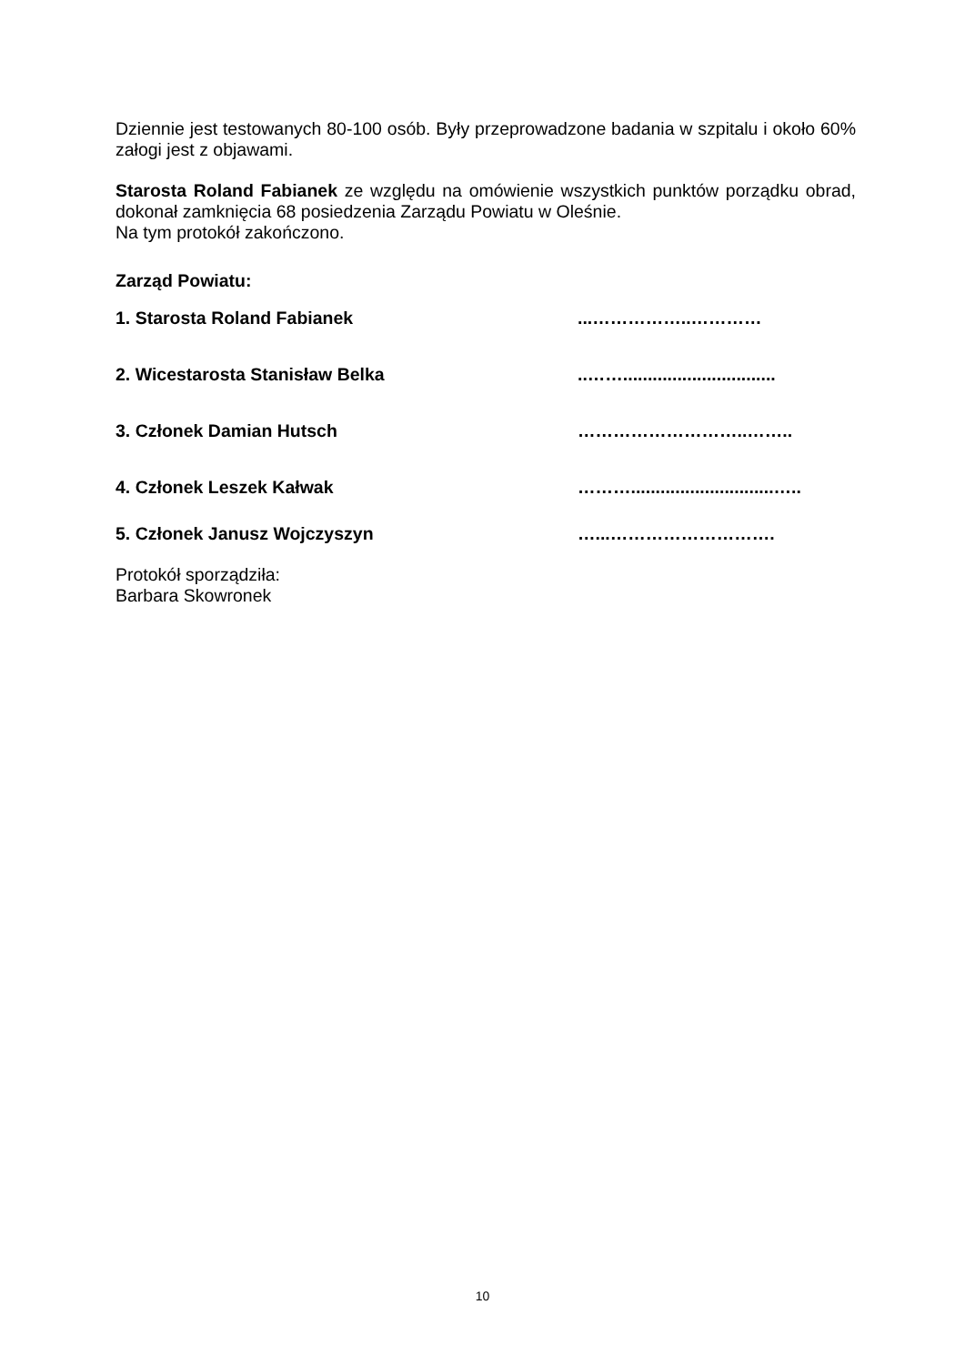Dziennie jest testowanych 80-100 osób. Były przeprowadzone badania w szpitalu i około 60% załogi jest z objawami.
Starosta Roland Fabianek ze względu na omówienie wszystkich punktów porządku obrad, dokonał zamknięcia 68 posiedzenia Zarządu Powiatu w Oleśnie.
Na tym protokół zakończono.
Zarząd Powiatu:
1. Starosta Roland Fabianek...……………..…………
2. Wicestarosta Stanisław Belka..……...............................
3. Członek Damian Hutsch ………………………..……..
4. Członek Leszek Kałwak ……….............................…..
5. Członek Janusz Wojczyszyn …...……………………….
Protokół sporządziła:
Barbara Skowronek
10